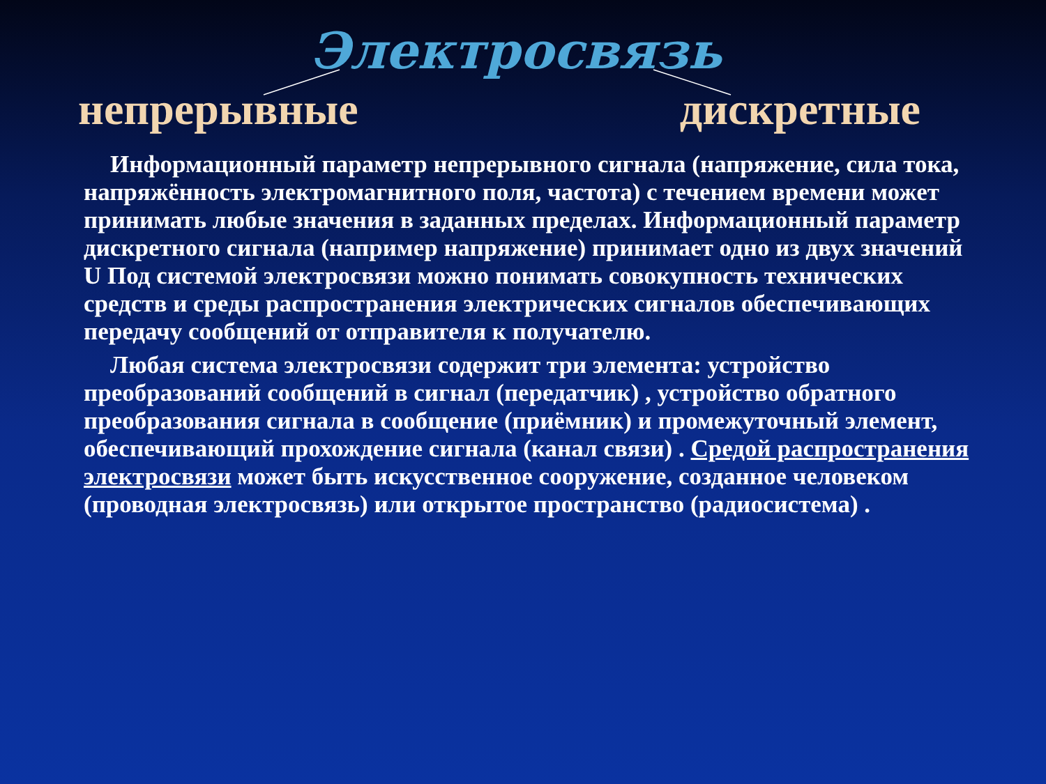Электросвязь
непрерывные дискретные
Информационный параметр непрерывного сигнала (напряжение, сила тока, напряжённость электромагнитного поля, частота) с течением времени может принимать любые значения в заданных пределах. Информационный параметр дискретного сигнала (например напряжение) принимает одно из двух значений U Под системой электросвязи можно понимать совокупность технических средств и среды распространения электрических сигналов обеспечивающих передачу сообщений от отправителя к получателю.
Любая система электросвязи содержит три элемента: устройство преобразований сообщений в сигнал (передатчик) , устройство обратного преобразования сигнала в сообщение (приёмник) и промежуточный элемент, обеспечивающий прохождение сигнала (канал связи) . Средой распространения электросвязи может быть искусственное сооружение, созданное человеком (проводная электросвязь) или открытое пространство (радиосистема) .